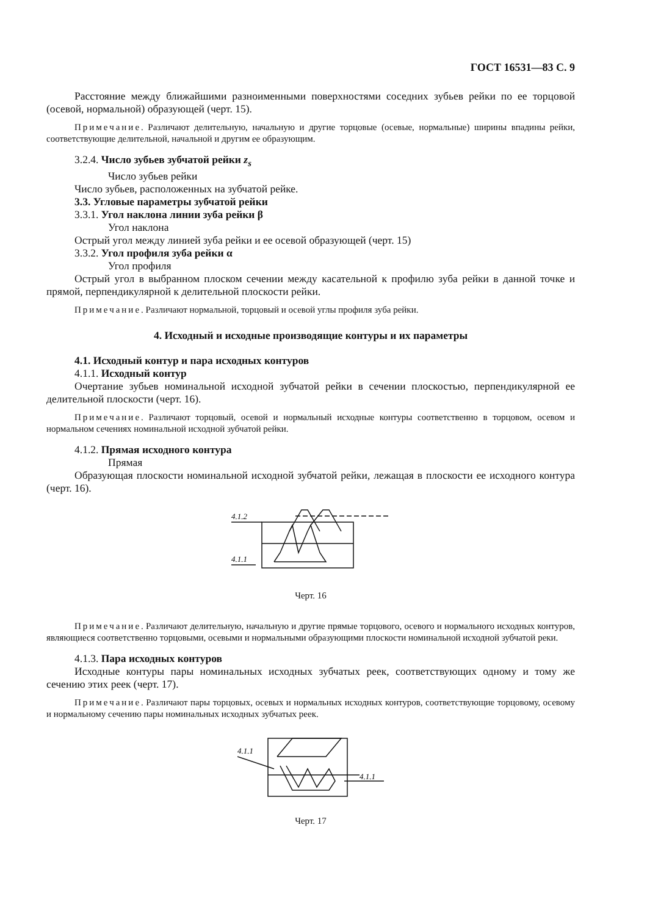ГОСТ 16531—83 С. 9
Расстояние между ближайшими разноименными поверхностями соседних зубьев рейки по ее торцовой (осевой, нормальной) образующей (черт. 15).
Примечание. Различают делительную, начальную и другие торцовые (осевые, нормальные) ширины впадины рейки, соответствующие делительной, начальной и другим ее образующим.
3.2.4. Число зубьев зубчатой рейки z<sub>s</sub>
Число зубьев рейки
Число зубьев, расположенных на зубчатой рейке.
3.3. Угловые параметры зубчатой рейки
3.3.1. Угол наклона линии зуба рейки β
Угол наклона
Острый угол между линией зуба рейки и ее осевой образующей (черт. 15)
3.3.2. Угол профиля зуба рейки α
Угол профиля
Острый угол в выбранном плоском сечении между касательной к профилю зуба рейки в данной точке и прямой, перпендикулярной к делительной плоскости рейки.
Примечание. Различают нормальной, торцовый и осевой углы профиля зуба рейки.
4. Исходный и исходные производящие контуры и их параметры
4.1. Исходный контур и пара исходных контуров
4.1.1. Исходный контур
Очертание зубьев номинальной исходной зубчатой рейки в сечении плоскостью, перпендикулярной ее делительной плоскости (черт. 16).
Примечание. Различают торцовый, осевой и нормальный исходные контуры соответственно в торцовом, осевом и нормальном сечениях номинальной исходной зубчатой рейки.
4.1.2. Прямая исходного контура
Прямая
Образующая плоскости номинальной исходной зубчатой рейки, лежащая в плоскости ее исходного контура (черт. 16).
4.1.2
4.1.1
Черт. 16
Примечание. Различают делительную, начальную и другие прямые торцового, осевого и нормального исходных контуров, являющиеся соответственно торцовыми, осевыми и нормальными образующими плоскости номинальной исходной зубчатой реки.
4.1.3. Пара исходных контуров
Исходные контуры пары номинальных исходных зубчатых реек, соответствующих одному и тому же сечению этих реек (черт. 17).
Примечание. Различают пары торцовых, осевых и нормальных исходных контуров, соответствующие торцовому, осевому и нормальному сечению пары номинальных исходных зубчатых реек.
4.1.1
4.1.1
Черт. 17